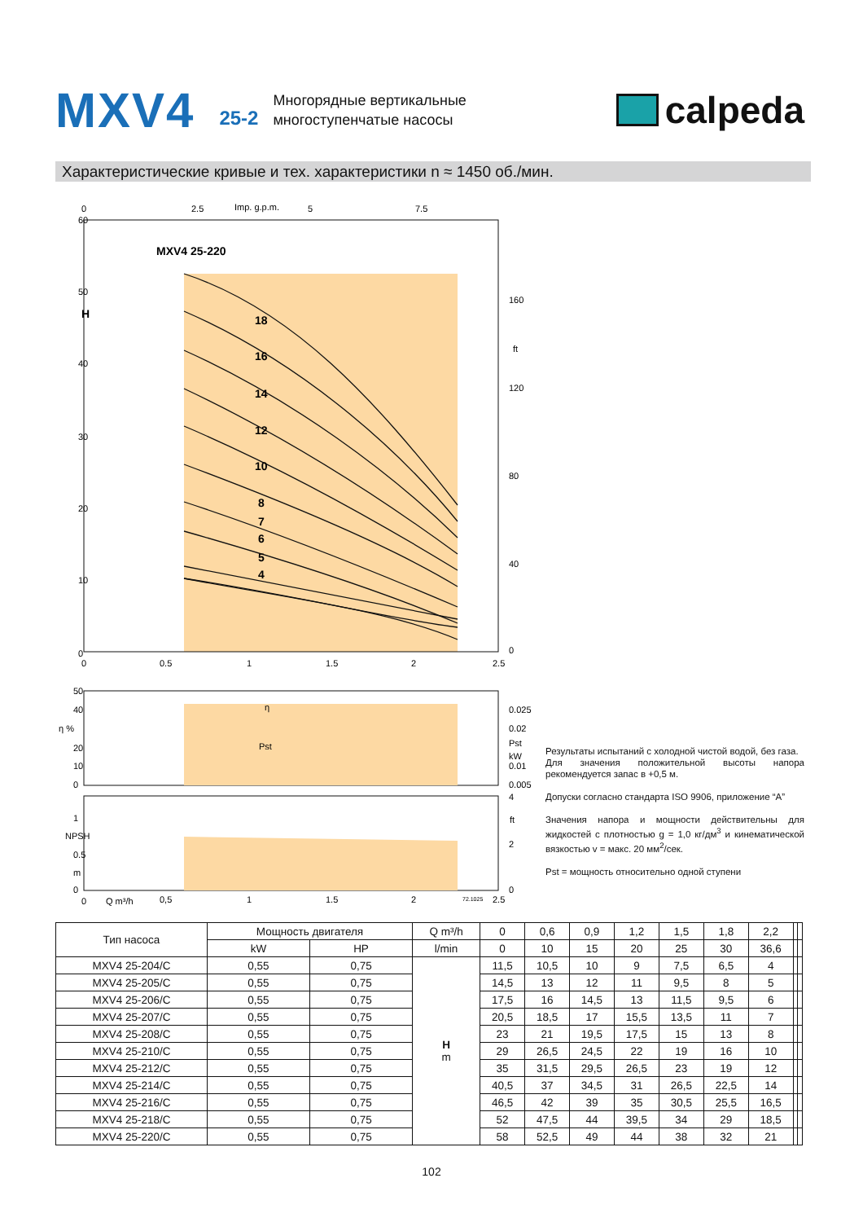MXV4
25-2
Многорядные вертикальные
многоступенчатые насосы
calpeda
Характеристические кривые и тех. характеристики n ≈ 1450 об./мин.
MXV4 25-220
18
16
14
12
10
8
7
6
5
4
60
50
H
40
30
20
10
0
160
120
80
40
0
ft
0
2.5
Imp. g.p.m.
5
7.5
0
0.5
1
1.5
2
2.5
50
40
η %
20
10
0
0.025
0.02
Pst
kW
0.01
0.005
η
Pst
NPSH
1
0.5
m
0
4
2
0
ft
0
Q m³/h
0,5
1
1.5
2
72.1025
2.5
Результаты испытаний с холодной чистой водой, без газа.
Для значения положительной высоты напора рекомендуется запас в +0,5 м.
Допуски согласно стандарта ISO 9906, приложение “A”
Значения напора и мощности действительны для жидкостей с плотностью g = 1,0 кг/дм<sup>3</sup> и кинематической вязкостью v = макс. 20 мм<sup>2</sup>/сек.
Pst = мощность относительно одной ступени
| Тип насоса | Мощность двигателя | | Q m³/h | 0 | 0,6 | 0,9 | 1,2 | 1,5 | 1,8 | 2,2 | | |
| --- | --- | --- | --- | --- | --- | --- | --- | --- | --- | --- | --- | --- |
| | kW | HP | l/min | 0 | 10 | 15 | 20 | 25 | 30 | 36,6 | | |
| MXV4 25-204/C | 0,55 | 0,75 | H m | 11,5 | 10,5 | 10 | 9 | 7,5 | 6,5 | 4 | | |
| MXV4 25-205/C | 0,55 | 0,75 | | 14,5 | 13 | 12 | 11 | 9,5 | 8 | 5 | | |
| MXV4 25-206/C | 0,55 | 0,75 | | 17,5 | 16 | 14,5 | 13 | 11,5 | 9,5 | 6 | | |
| MXV4 25-207/C | 0,55 | 0,75 | | 20,5 | 18,5 | 17 | 15,5 | 13,5 | 11 | 7 | | |
| MXV4 25-208/C | 0,55 | 0,75 | | 23 | 21 | 19,5 | 17,5 | 15 | 13 | 8 | | |
| MXV4 25-210/C | 0,55 | 0,75 | | 29 | 26,5 | 24,5 | 22 | 19 | 16 | 10 | | |
| MXV4 25-212/C | 0,55 | 0,75 | | 35 | 31,5 | 29,5 | 26,5 | 23 | 19 | 12 | | |
| MXV4 25-214/C | 0,55 | 0,75 | | 40,5 | 37 | 34,5 | 31 | 26,5 | 22,5 | 14 | | |
| MXV4 25-216/C | 0,55 | 0,75 | | 46,5 | 42 | 39 | 35 | 30,5 | 25,5 | 16,5 | | |
| MXV4 25-218/C | 0,55 | 0,75 | | 52 | 47,5 | 44 | 39,5 | 34 | 29 | 18,5 | | |
| MXV4 25-220/C | 0,55 | 0,75 | | 58 | 52,5 | 49 | 44 | 38 | 32 | 21 | | |
102